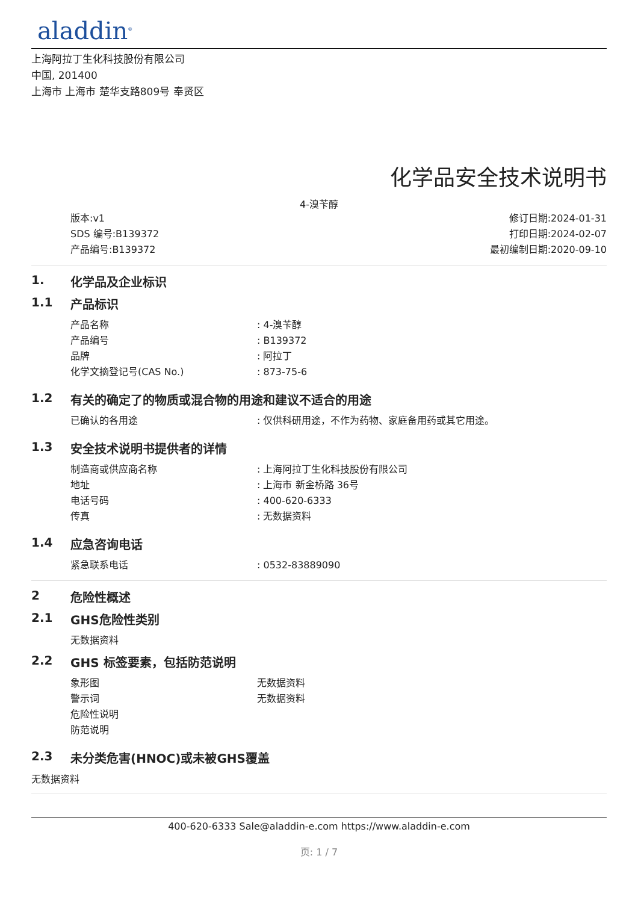aladdin<sup>®</sup>
上海阿拉丁生化科技股份有限公司
中国, 201400
上海市 上海市 楚华支路809号 奉贤区
化学品安全技术说明书
4-溴苄醇
版本:v1
SDS 编号:B139372
产品编号:B139372
修订日期:2024-01-31
打印日期:2024-02-07
最初编制日期:2020-09-10
1. 化学品及企业标识
1.1 产品标识
产品名称 : 4-溴苄醇
产品编号 : B139372
品牌 : 阿拉丁
化学文摘登记号(CAS No.) : 873-75-6
1.2 有关的确定了的物质或混合物的用途和建议不适合的用途
已确认的各用途 : 仅供科研用途，不作为药物、家庭备用药或其它用途。
1.3 安全技术说明书提供者的详情
制造商或供应商名称 : 上海阿拉丁生化科技股份有限公司
地址 : 上海市 新金桥路 36号
电话号码 : 400-620-6333
传真 : 无数据资料
1.4 应急咨询电话
紧急联系电话 : 0532-83889090
2 危险性概述
2.1 GHS危险性类别
无数据资料
2.2 GHS 标签要素，包括防范说明
象形图 无数据资料
警示词 无数据资料
危险性说明
防范说明
2.3 未分类危害(HNOC)或未被GHS覆盖
无数据资料
400-620-6333 Sale@aladdin-e.com https://www.aladdin-e.com
页: 1 / 7